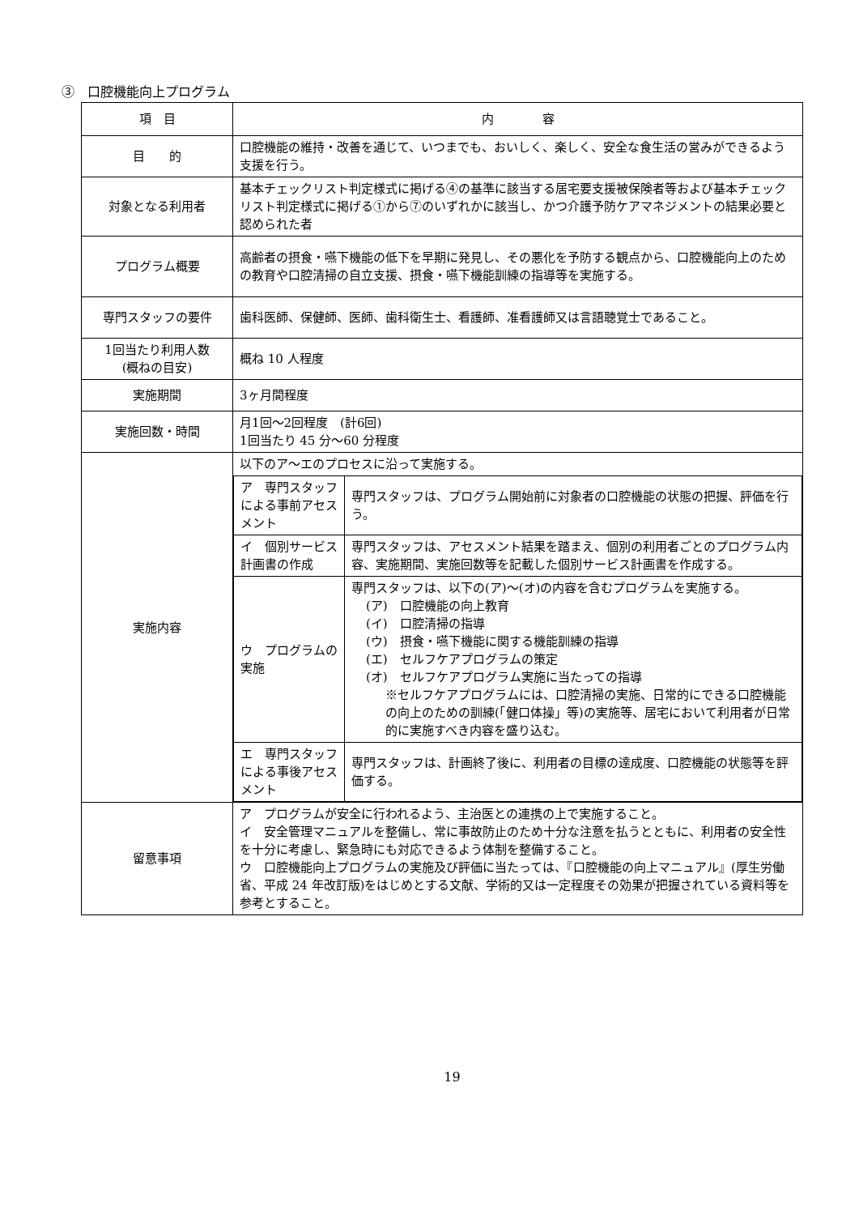③　口腔機能向上プログラム
| 項 目 | 内 容 |
| 目 的 | 口腔機能の維持・改善を通じて、いつまでも、おいしく、楽しく、安全な食生活の営みができるよう支援を行う。 |
| 対象となる利用者 | 基本チェックリスト判定様式に掲げる④の基準に該当する居宅要支援被保険者等および基本チェックリスト判定様式に掲げる①から⑦のいずれかに該当し、かつ介護予防ケアマネジメントの結果必要と認められた者 |
| プログラム概要 | 高齢者の摂食・嚥下機能の低下を早期に発見し、その悪化を予防する観点から、口腔機能向上のための教育や口腔清掃の自立支援、摂食・嚥下機能訓練の指導等を実施する。 |
| 専門スタッフの要件 | 歯科医師、保健師、医師、歯科衛生士、看護師、准看護師又は言語聴覚士であること。 |
| 1回当たり利用人数 (概ねの目安) | 概ね 10 人程度 |
| 実施期間 | 3ヶ月間程度 |
| 実施回数・時間 | 月1回～2回程度 (計6回) 1回当たり 45 分～60 分程度 |
| 実施内容 | 以下のア～エのプロセスに沿って実施する。 / ア 専門スタッフによる事前アセスメント / 専門スタッフは、プログラム開始前に対象者の口腔機能の状態の把握、評価を行う。 / / イ 個別サービス計画書の作成 / 専門スタッフは、アセスメント結果を踏まえ、個別の利用者ごとのプログラム内容、実施期間、実施回数等を記載した個別サービス計画書を作成する。 / / ウ プログラムの実施 / 専門スタッフは、以下の(ア)～(オ)の内容を含むプログラムを実施する。 (ア) 口腔機能の向上教育 (イ) 口腔清掃の指導 (ウ) 摂食・嚥下機能に関する機能訓練の指導 (エ) セルフケアプログラムの策定 (オ) セルフケアプログラム実施に当たっての指導 ※セルフケアプログラムには、口腔清掃の実施、日常的にできる口腔機能の向上のための訓練(「健口体操」等)の実施等、居宅において利用者が日常的に実施すべき内容を盛り込む。 / / エ 専門スタッフによる事後アセスメント / 専門スタッフは、計画終了後に、利用者の目標の達成度、口腔機能の状態等を評価する。 / |
| 留意事項 | ア プログラムが安全に行われるよう、主治医との連携の上で実施すること。 イ 安全管理マニュアルを整備し、常に事故防止のため十分な注意を払うとともに、利用者の安全性を十分に考慮し、緊急時にも対応できるよう体制を整備すること。 ウ 口腔機能向上プログラムの実施及び評価に当たっては、『口腔機能の向上マニュアル』(厚生労働省、平成 24 年改訂版)をはじめとする文献、学術的又は一定程度その効果が把握されている資料等を参考とすること。 |
19